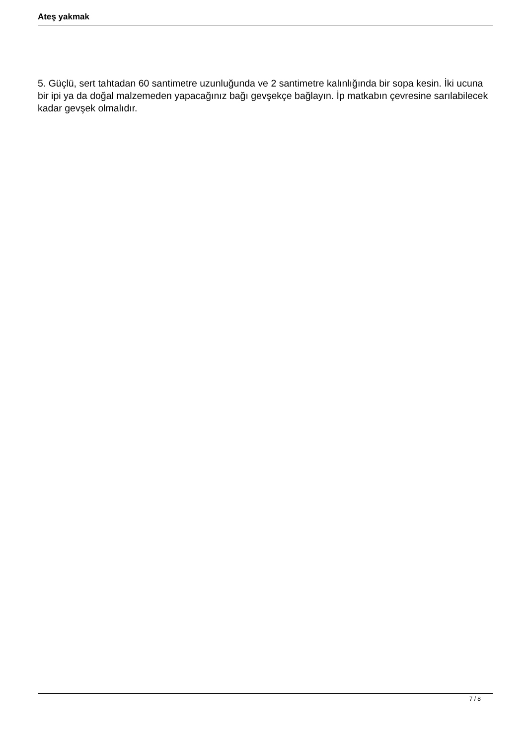Ateş yakmak
5. Güçlü, sert tahtadan 60 santimetre uzunluğunda ve 2 santimetre kalınlığında bir sopa kesin. İki ucuna bir ipi ya da doğal malzemeden yapacağınız bağı gevşekçe bağlayın. İp matkabın çevresine sarılabilecek kadar gevşek olmalıdır.
7 / 8